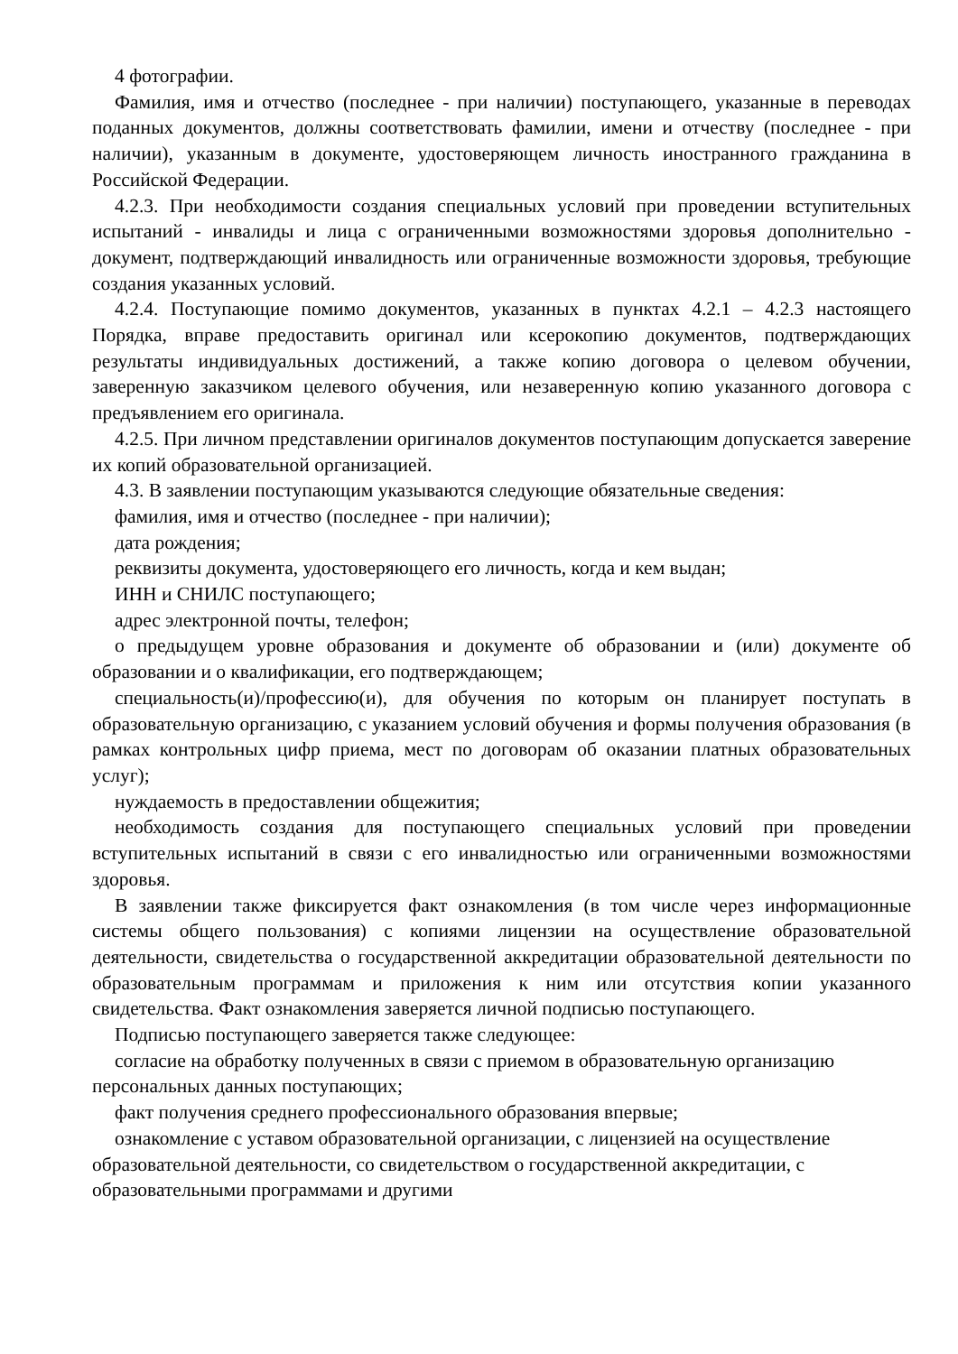4 фотографии.
Фамилия, имя и отчество (последнее - при наличии) поступающего, указанные в переводах поданных документов, должны соответствовать фамилии, имени и отчеству (последнее - при наличии), указанным в документе, удостоверяющем личность иностранного гражданина в Российской Федерации.
4.2.3. При необходимости создания специальных условий при проведении вступительных испытаний - инвалиды и лица с ограниченными возможностями здоровья дополнительно - документ, подтверждающий инвалидность или ограниченные возможности здоровья, требующие создания указанных условий.
4.2.4. Поступающие помимо документов, указанных в пунктах 4.2.1 – 4.2.3 настоящего Порядка, вправе предоставить оригинал или ксерокопию документов, подтверждающих результаты индивидуальных достижений, а также копию договора о целевом обучении, заверенную заказчиком целевого обучения, или незаверенную копию указанного договора с предъявлением его оригинала.
4.2.5. При личном представлении оригиналов документов поступающим допускается заверение их копий образовательной организацией.
4.3. В заявлении поступающим указываются следующие обязательные сведения:
фамилия, имя и отчество (последнее - при наличии);
дата рождения;
реквизиты документа, удостоверяющего его личность, когда и кем выдан;
ИНН и СНИЛС поступающего;
адрес электронной почты, телефон;
о предыдущем уровне образования и документе об образовании и (или) документе об образовании и о квалификации, его подтверждающем;
специальность(и)/профессию(и), для обучения по которым он планирует поступать в образовательную организацию, с указанием условий обучения и формы получения образования (в рамках контрольных цифр приема, мест по договорам об оказании платных образовательных услуг);
нуждаемость в предоставлении общежития;
необходимость создания для поступающего специальных условий при проведении вступительных испытаний в связи с его инвалидностью или ограниченными возможностями здоровья.
В заявлении также фиксируется факт ознакомления (в том числе через информационные системы общего пользования) с копиями лицензии на осуществление образовательной деятельности, свидетельства о государственной аккредитации образовательной деятельности по образовательным программам и приложения к ним или отсутствия копии указанного свидетельства. Факт ознакомления заверяется личной подписью поступающего.
Подписью поступающего заверяется также следующее:
согласие на обработку полученных в связи с приемом в образовательную организацию персональных данных поступающих;
факт получения среднего профессионального образования впервые;
ознакомление с уставом образовательной организации, с лицензией на осуществление образовательной деятельности, со свидетельством о государственной аккредитации, с образовательными программами и другими